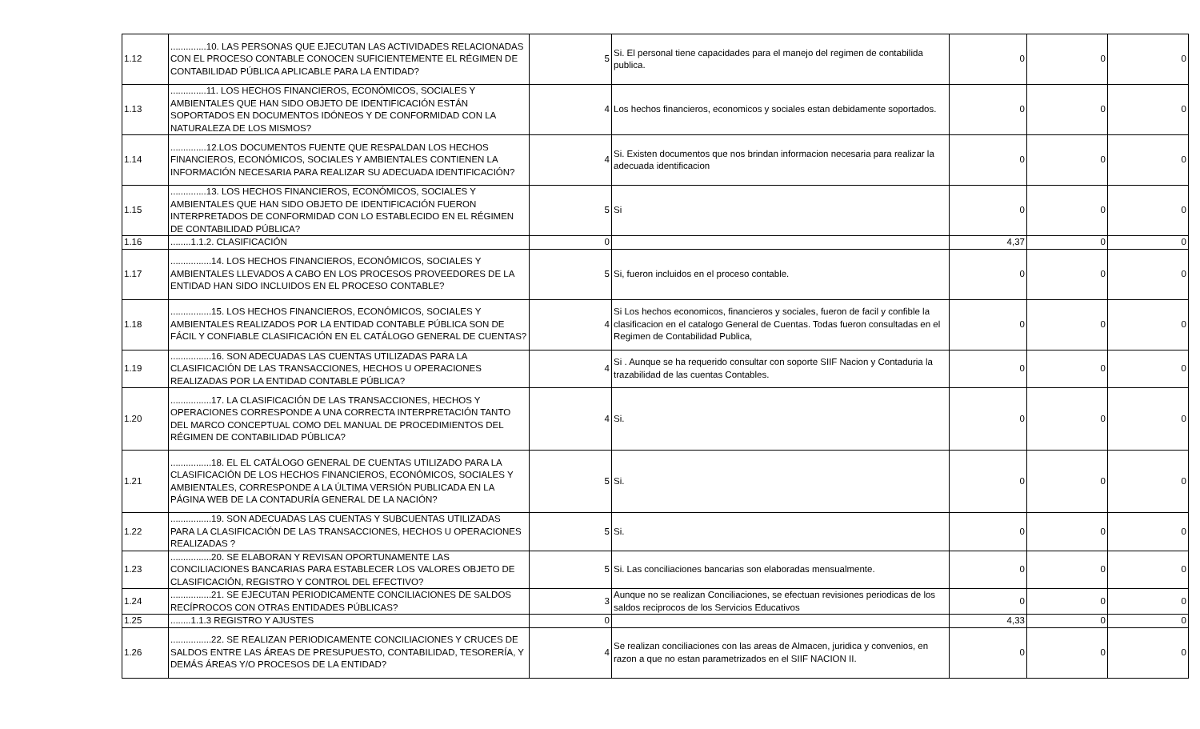| 1.12 | ..............10. LAS PERSONAS QUE EJECUTAN LAS ACTIVIDADES RELACIONADAS CON EL PROCESO CONTABLE CONOCEN SUFICIENTEMENTE EL RÉGIMEN DE CONTABILIDAD PÚBLICA APLICABLE PARA LA ENTIDAD? | 5 | Si. El personal tiene capacidades para el manejo del regimen de contabilida publica. | 0 | 0 | 0 |
| 1.13 | ..............11. LOS HECHOS FINANCIEROS, ECONÓMICOS, SOCIALES Y AMBIENTALES QUE HAN SIDO OBJETO DE IDENTIFICACIÓN ESTÁN SOPORTADOS EN DOCUMENTOS IDÓNEOS Y DE CONFORMIDAD CON LA NATURALEZA DE LOS MISMOS? | 4 | Los hechos financieros, economicos y sociales estan debidamente soportados. | 0 | 0 | 0 |
| 1.14 | ..............12.LOS DOCUMENTOS FUENTE QUE RESPALDAN LOS HECHOS FINANCIEROS, ECONÓMICOS, SOCIALES Y AMBIENTALES CONTIENEN LA INFORMACIÓN NECESARIA PARA REALIZAR SU ADECUADA IDENTIFICACIÓN? | 4 | Si. Existen documentos que nos brindan informacion necesaria para realizar la adecuada identificacion | 0 | 0 | 0 |
| 1.15 | ..............13. LOS HECHOS FINANCIEROS, ECONÓMICOS, SOCIALES Y AMBIENTALES QUE HAN SIDO OBJETO DE IDENTIFICACIÓN FUERON INTERPRETADOS DE CONFORMIDAD CON LO ESTABLECIDO EN EL RÉGIMEN DE CONTABILIDAD PÚBLICA? | 5 | Si | 0 | 0 | 0 |
| 1.16 | ........1.1.2. CLASIFICACIÓN | 0 | | 4,37 | 0 | 0 |
| 1.17 | ................14. LOS HECHOS FINANCIEROS, ECONÓMICOS, SOCIALES Y AMBIENTALES LLEVADOS A CABO EN LOS PROCESOS PROVEEDORES DE LA ENTIDAD HAN SIDO INCLUIDOS EN EL PROCESO CONTABLE? | 5 | Si, fueron incluidos en el proceso contable. | 0 | 0 | 0 |
| 1.18 | ................15. LOS HECHOS FINANCIEROS, ECONÓMICOS, SOCIALES Y AMBIENTALES REALIZADOS POR LA ENTIDAD CONTABLE PÚBLICA SON DE FÁCIL Y CONFIABLE CLASIFICACIÓN EN EL CATÁLOGO GENERAL DE CUENTAS? | 4 | Si Los hechos economicos, financieros y sociales, fueron de facil y confible la clasificacion en el catalogo General de Cuentas. Todas fueron consultadas en el Regimen de Contabilidad Publica, | 0 | 0 | 0 |
| 1.19 | ................16. SON ADECUADAS LAS CUENTAS UTILIZADAS PARA LA CLASIFICACIÓN DE LAS TRANSACCIONES, HECHOS U OPERACIONES REALIZADAS POR LA ENTIDAD CONTABLE PÚBLICA? | 4 | Si . Aunque se ha requerido consultar con soporte SIIF Nacion y Contaduria la trazabilidad de las cuentas Contables. | 0 | 0 | 0 |
| 1.20 | ................17. LA CLASIFICACIÓN DE LAS TRANSACCIONES, HECHOS Y OPERACIONES CORRESPONDE A UNA CORRECTA INTERPRETACIÓN TANTO DEL MARCO CONCEPTUAL COMO DEL MANUAL DE PROCEDIMIENTOS DEL RÉGIMEN DE CONTABILIDAD PÚBLICA? | 4 | Si. | 0 | 0 | 0 |
| 1.21 | ................18. EL EL CATÁLOGO GENERAL DE CUENTAS UTILIZADO PARA LA CLASIFICACIÓN DE LOS HECHOS FINANCIEROS, ECONÓMICOS, SOCIALES Y AMBIENTALES, CORRESPONDE A LA ÚLTIMA VERSIÓN PUBLICADA EN LA PÁGINA WEB DE LA CONTADURÍA GENERAL DE LA NACIÓN? | 5 | Si. | 0 | 0 | 0 |
| 1.22 | ................19. SON ADECUADAS LAS CUENTAS Y SUBCUENTAS UTILIZADAS PARA LA CLASIFICACIÓN DE LAS TRANSACCIONES, HECHOS U OPERACIONES REALIZADAS ? | 5 | Si. | 0 | 0 | 0 |
| 1.23 | ................20. SE ELABORAN Y REVISAN OPORTUNAMENTE LAS CONCILIACIONES BANCARIAS PARA ESTABLECER LOS VALORES OBJETO DE CLASIFICACIÓN, REGISTRO Y CONTROL DEL EFECTIVO? | 5 | Si. Las conciliaciones bancarias son elaboradas mensualmente. | 0 | 0 | 0 |
| 1.24 | ................21. SE EJECUTAN PERIODICAMENTE CONCILIACIONES DE SALDOS RECÍPROCOS CON OTRAS ENTIDADES PÚBLICAS? | 3 | Aunque no se realizan Conciliaciones, se efectuan revisiones periodicas de los saldos reciprocos de los Servicios Educativos | 0 | 0 | 0 |
| 1.25 | ........1.1.3 REGISTRO Y AJUSTES | 0 | | 4,33 | 0 | 0 |
| 1.26 | ................22. SE REALIZAN PERIODICAMENTE CONCILIACIONES Y CRUCES DE SALDOS ENTRE LAS ÁREAS DE PRESUPUESTO, CONTABILIDAD, TESORERÍA, Y DEMÁS ÁREAS Y/O PROCESOS DE LA ENTIDAD? | 4 | Se realizan conciliaciones con las areas de Almacen, juridica y convenios, en razon a que no estan parametrizados en el SIIF NACION II. | 0 | 0 | 0 |